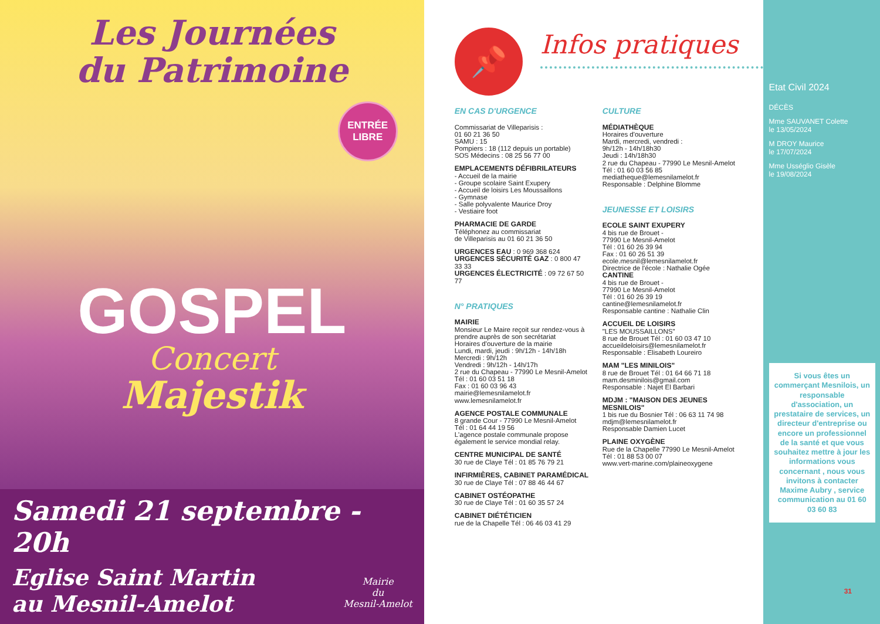Les Journées
du Patrimoine
ENTRÉE
LIBRE
GOSPEL
Concert
Majestik
Samedi 21 septembre - 20h
Mairie
du
Mesnil-Amelot
Eglise Saint Martin
au Mesnil-Amelot
📌
Infos pratiques
EN CAS D'URGENCE
Commissariat de Villeparisis :
01 60 21 36 50
SAMU : 15
Pompiers : 18 (112 depuis un portable)
SOS Médecins : 08 25 56 77 00
EMPLACEMENTS DÉFIBRILATEURS
- Accueil de la mairie
- Groupe scolaire Saint Exupery
- Accueil de loisirs Les Moussaillons
- Gymnase
- Salle polyvalente Maurice Droy
- Vestiaire foot
PHARMACIE DE GARDE
Téléphonez au commissariat
de Villeparisis au 01 60 21 36 50
URGENCES EAU : 0 969 368 624
URGENCES SÉCURITÉ GAZ : 0 800 47 33 33
URGENCES ÉLECTRICITÉ : 09 72 67 50 77
N° PRATIQUES
MAIRIE
Monsieur Le Maire reçoit sur rendez-vous à prendre auprès de son secrétariat
Horaires d'ouverture de la mairie
Lundi, mardi, jeudi : 9h/12h - 14h/18h
Mercredi : 9h/12h
Vendredi : 9h/12h - 14h/17h
2 rue du Chapeau - 77990 Le Mesnil-Amelot
Tél : 01 60 03 51 18
Fax : 01 60 03 96 43
mairie@lemesnilamelot.fr
www.lemesnilamelot.fr
AGENCE POSTALE COMMUNALE
8 grande Cour - 77990 Le Mesnil-Amelot
Tél : 01 64 44 19 56
L'agence postale communale propose également le service mondial relay.
CENTRE MUNICIPAL DE SANTÉ
30 rue de Claye Tél : 01 85 76 79 21
INFIRMIÈRES, CABINET PARAMÉDICAL
30 rue de Claye Tél : 07 88 46 44 67
CABINET OSTÉOPATHE
30 rue de Claye Tél : 01 60 35 57 24
CABINET DIÉTÉTICIEN
rue de la Chapelle Tél : 06 46 03 41 29
CULTURE
MÉDIATHÈQUE
Horaires d'ouverture
Mardi, mercredi, vendredi :
9h/12h - 14h/18h30
Jeudi : 14h/18h30
2 rue du Chapeau - 77990 Le Mesnil-Amelot
Tél : 01 60 03 56 85
mediatheque@lemesnilamelot.fr
Responsable : Delphine Blomme
JEUNESSE ET LOISIRS
ECOLE SAINT EXUPERY
4 bis rue de Brouet -
77990 Le Mesnil-Amelot
Tél : 01 60 26 39 94
Fax : 01 60 26 51 39
ecole.mesnil@lemesnilamelot.fr
Directrice de l'école : Nathalie Ogée
CANTINE
4 bis rue de Brouet -
77990 Le Mesnil-Amelot
Tél : 01 60 26 39 19
cantine@lemesnilamelot.fr
Responsable cantine : Nathalie Clin
ACCUEIL DE LOISIRS
"LES MOUSSAILLONS"
8 rue de Brouet Tél : 01 60 03 47 10
accueildeloisirs@lemesnilamelot.fr
Responsable : Elisabeth Loureiro
MAM "LES MINILOIS"
8 rue de Brouet Tél : 01 64 66 71 18
mam.desminilois@gmail.com
Responsable : Najet El Barbari
MDJM : "MAISON DES JEUNES MESNILOIS"
1 bis rue du Bosnier Tél : 06 63 11 74 98
mdjm@lemesnilamelot.fr
Responsable Damien Lucet
PLAINE OXYGÈNE
Rue de la Chapelle 77990 Le Mesnil-Amelot
Tél : 01 88 53 00 07
www.vert-marine.com/plaineoxygene
Etat Civil 2024
DÉCÈS
Mme SAUVANET Colette
le 13/05/2024
M DROY Maurice
le 17/07/2024
Mme Usséglio Gisèle
le 19/08/2024
Si vous êtes un commerçant Mesnilois, un responsable d'association, un prestataire de services, un directeur d'entreprise ou encore un professionnel de la santé et que vous souhaitez mettre à jour les informations vous concernant , nous vous invitons à contacter Maxime Aubry , service communication au 01 60 03 60 83
31